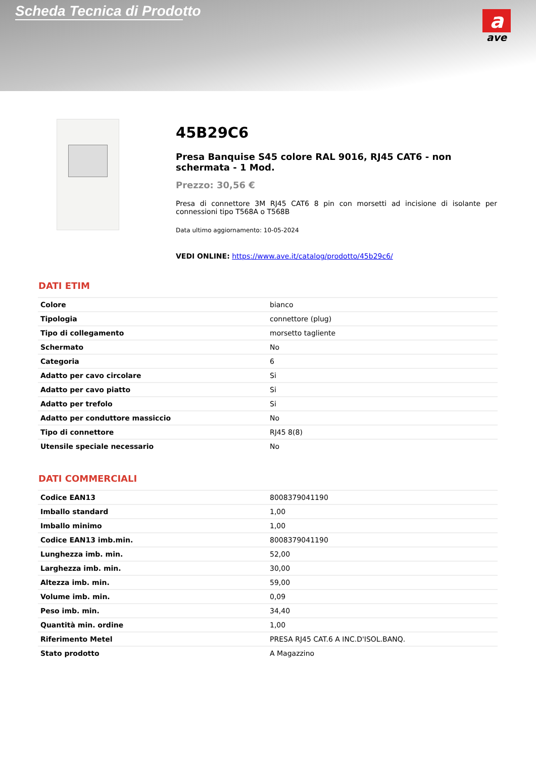Scheda Tecnica di Prodotto
a
ave
45B29C6
Presa Banquise S45 colore RAL 9016, RJ45 CAT6 - non schermata - 1 Mod.
Prezzo: 30,56 €
Presa di connettore 3M RJ45 CAT6 8 pin con morsetti ad incisione di isolante per connessioni tipo T568A o T568B
Data ultimo aggiornamento: 10-05-2024
VEDI ONLINE: https://www.ave.it/catalog/prodotto/45b29c6/
DATI ETIM
| Colore | bianco |
| Tipologia | connettore (plug) |
| Tipo di collegamento | morsetto tagliente |
| Schermato | No |
| Categoria | 6 |
| Adatto per cavo circolare | Si |
| Adatto per cavo piatto | Si |
| Adatto per trefolo | Si |
| Adatto per conduttore massiccio | No |
| Tipo di connettore | RJ45 8(8) |
| Utensile speciale necessario | No |
DATI COMMERCIALI
| Codice EAN13 | 8008379041190 |
| Imballo standard | 1,00 |
| Imballo minimo | 1,00 |
| Codice EAN13 imb.min. | 8008379041190 |
| Lunghezza imb. min. | 52,00 |
| Larghezza imb. min. | 30,00 |
| Altezza imb. min. | 59,00 |
| Volume imb. min. | 0,09 |
| Peso imb. min. | 34,40 |
| Quantità min. ordine | 1,00 |
| Riferimento Metel | PRESA RJ45 CAT.6 A INC.D'ISOL.BANQ. |
| Stato prodotto | A Magazzino |